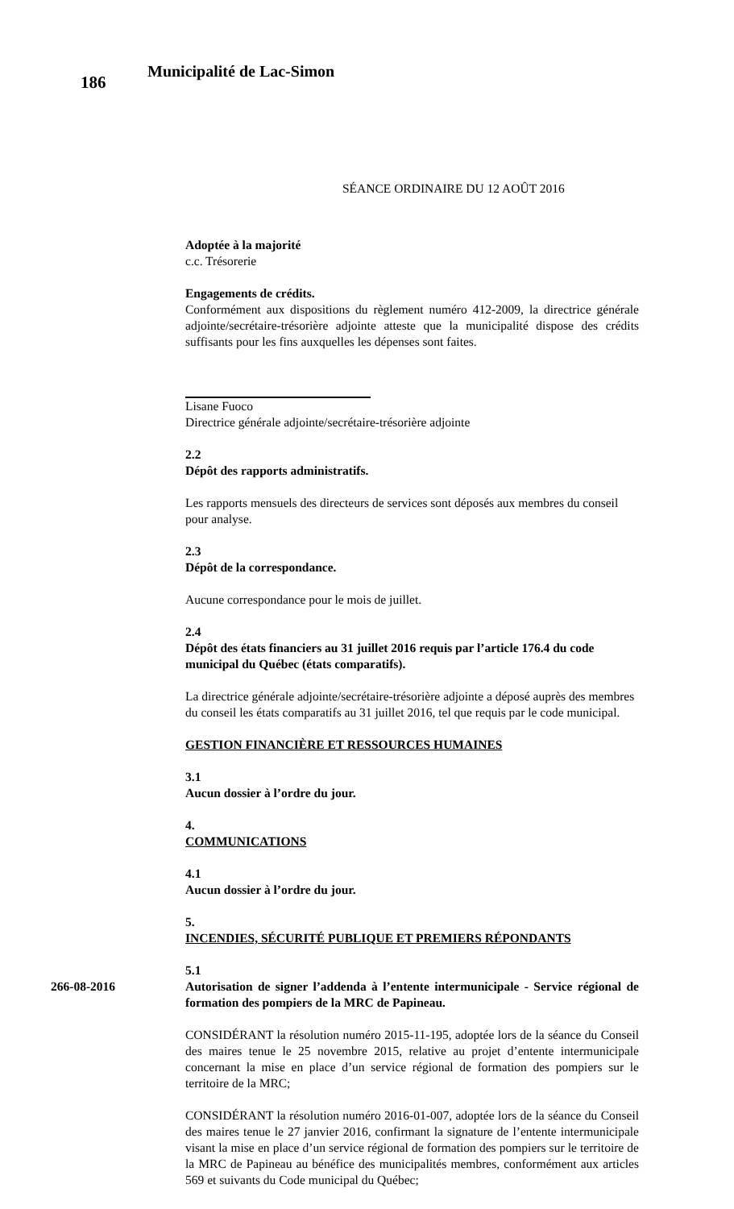Municipalité de Lac-Simon
186
SÉANCE ORDINAIRE DU 12 AOÛT 2016
Adoptée à la majorité
c.c. Trésorerie
Engagements de crédits.
Conformément aux dispositions du règlement numéro 412-2009, la directrice générale adjointe/secrétaire-trésorière adjointe atteste que la municipalité dispose des crédits suffisants pour les fins auxquelles les dépenses sont faites.
Lisane Fuoco
Directrice générale adjointe/secrétaire-trésorière adjointe
2.2
Dépôt des rapports administratifs.
Les rapports mensuels des directeurs de services sont déposés aux membres du conseil pour analyse.
2.3
Dépôt de la correspondance.
Aucune correspondance pour le mois de juillet.
2.4
Dépôt des états financiers au 31 juillet 2016 requis par l’article 176.4 du code municipal du Québec (états comparatifs).
La directrice générale adjointe/secrétaire-trésorière adjointe a déposé auprès des membres du conseil les états comparatifs au 31 juillet 2016, tel que requis par le code municipal.
GESTION FINANCIÈRE ET RESSOURCES HUMAINES
3.1
Aucun dossier à l’ordre du jour.
4.
COMMUNICATIONS
4.1
Aucun dossier à l’ordre du jour.
5.
INCENDIES, SÉCURITÉ PUBLIQUE ET PREMIERS RÉPONDANTS
5.1
266-08-2016 Autorisation de signer l’addenda à l’entente intermunicipale - Service régional de formation des pompiers de la MRC de Papineau.
CONSIDÉRANT la résolution numéro 2015-11-195, adoptée lors de la séance du Conseil des maires tenue le 25 novembre 2015, relative au projet d’entente intermunicipale concernant la mise en place d’un service régional de formation des pompiers sur le territoire de la MRC;
CONSIDÉRANT la résolution numéro 2016-01-007, adoptée lors de la séance du Conseil des maires tenue le 27 janvier 2016, confirmant la signature de l’entente intermunicipale visant la mise en place d’un service régional de formation des pompiers sur le territoire de la MRC de Papineau au bénéfice des municipalités membres, conformément aux articles 569 et suivants du Code municipal du Québec;